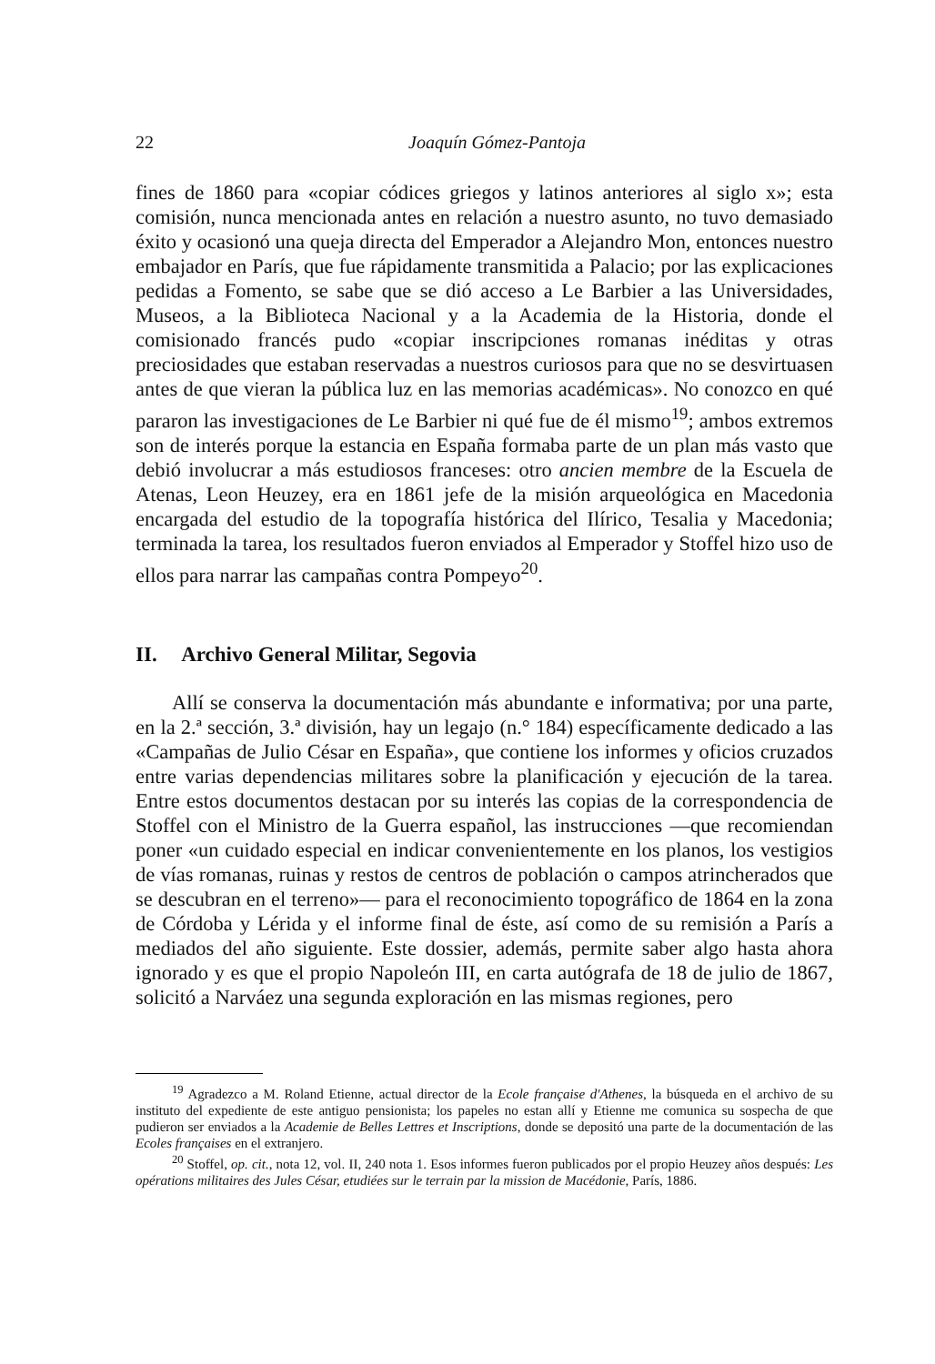22 Joaquín Gómez-Pantoja
fines de 1860 para «copiar códices griegos y latinos anteriores al siglo x»; esta comisión, nunca mencionada antes en relación a nuestro asunto, no tuvo demasiado éxito y ocasionó una queja directa del Emperador a Alejandro Mon, entonces nuestro embajador en París, que fue rápidamente transmitida a Palacio; por las explicaciones pedidas a Fomento, se sabe que se dió acceso a Le Barbier a las Universidades, Museos, a la Biblioteca Nacional y a la Academia de la Historia, donde el comisionado francés pudo «copiar inscripciones romanas inéditas y otras preciosidades que estaban reservadas a nuestros curiosos para que no se desvirtuasen antes de que vieran la pública luz en las memorias académicas». No conozco en qué pararon las investigaciones de Le Barbier ni qué fue de él mismo<sup>19</sup>; ambos extremos son de interés porque la estancia en España formaba parte de un plan más vasto que debió involucrar a más estudiosos franceses: otro ancien membre de la Escuela de Atenas, Leon Heuzey, era en 1861 jefe de la misión arqueológica en Macedonia encargada del estudio de la topografía histórica del Ilírico, Tesalia y Macedonia; terminada la tarea, los resultados fueron enviados al Emperador y Stoffel hizo uso de ellos para narrar las campañas contra Pompeyo<sup>20</sup>.
II. Archivo General Militar, Segovia
Allí se conserva la documentación más abundante e informativa; por una parte, en la 2.ª sección, 3.ª división, hay un legajo (n.° 184) específicamente dedicado a las «Campañas de Julio César en España», que contiene los informes y oficios cruzados entre varias dependencias militares sobre la planificación y ejecución de la tarea. Entre estos documentos destacan por su interés las copias de la correspondencia de Stoffel con el Ministro de la Guerra español, las instrucciones —que recomiendan poner «un cuidado especial en indicar convenientemente en los planos, los vestigios de vías romanas, ruinas y restos de centros de población o campos atrincherados que se descubran en el terreno»— para el reconocimiento topográfico de 1864 en la zona de Córdoba y Lérida y el informe final de éste, así como de su remisión a París a mediados del año siguiente. Este dossier, además, permite saber algo hasta ahora ignorado y es que el propio Napoleón III, en carta autógrafa de 18 de julio de 1867, solicitó a Narváez una segunda exploración en las mismas regiones, pero
<sup>19</sup> Agradezco a M. Roland Etienne, actual director de la Ecole française d'Athenes, la búsqueda en el archivo de su instituto del expediente de este antiguo pensionista; los papeles no estan allí y Etienne me comunica su sospecha de que pudieron ser enviados a la Academie de Belles Lettres et Inscriptions, donde se depositó una parte de la documentación de las Ecoles françaises en el extranjero.
<sup>20</sup> Stoffel, op. cit., nota 12, vol. II, 240 nota 1. Esos informes fueron publicados por el propio Heuzey años después: Les opérations militaires des Jules César, etudiées sur le terrain par la mission de Macédonie, París, 1886.